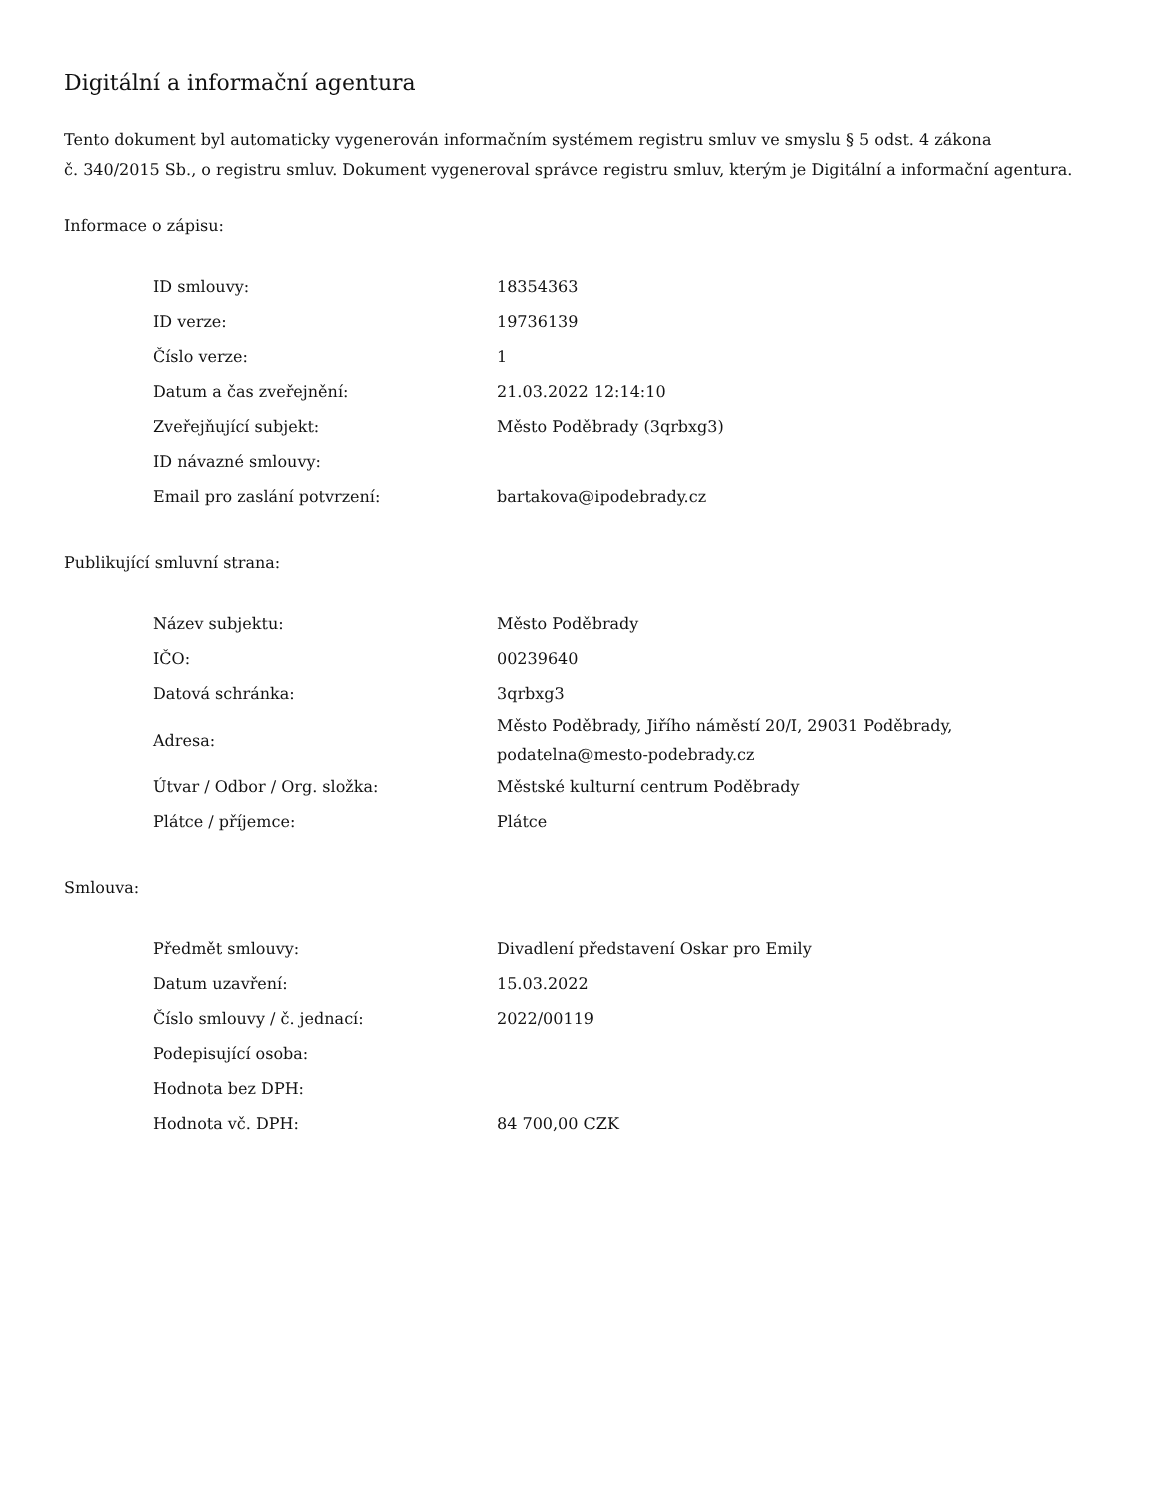Digitální a informační agentura
Tento dokument byl automaticky vygenerován informačním systémem registru smluv ve smyslu § 5 odst. 4 zákona
č. 340/2015 Sb., o registru smluv. Dokument vygeneroval správce registru smluv, kterým je Digitální a informační agentura.
Informace o zápisu:
| ID smlouvy: | 18354363 |
| ID verze: | 19736139 |
| Číslo verze: | 1 |
| Datum a čas zveřejnění: | 21.03.2022 12:14:10 |
| Zveřejňující subjekt: | Město Poděbrady (3qrbxg3) |
| ID návazné smlouvy: | |
| Email pro zaslání potvrzení: | bartakova@ipodebrady.cz |
Publikující smluvní strana:
| Název subjektu: | Město Poděbrady |
| IČO: | 00239640 |
| Datová schránka: | 3qrbxg3 |
| Adresa: | Město Poděbrady, Jiřího náměstí 20/I, 29031 Poděbrady, podatelna@mesto-podebrady.cz |
| Útvar / Odbor / Org. složka: | Městské kulturní centrum Poděbrady |
| Plátce / příjemce: | Plátce |
Smlouva:
| Předmět smlouvy: | Divadlení představení Oskar pro Emily |
| Datum uzavření: | 15.03.2022 |
| Číslo smlouvy / č. jednací: | 2022/00119 |
| Podepisující osoba: | |
| Hodnota bez DPH: | |
| Hodnota vč. DPH: | 84 700,00 CZK |